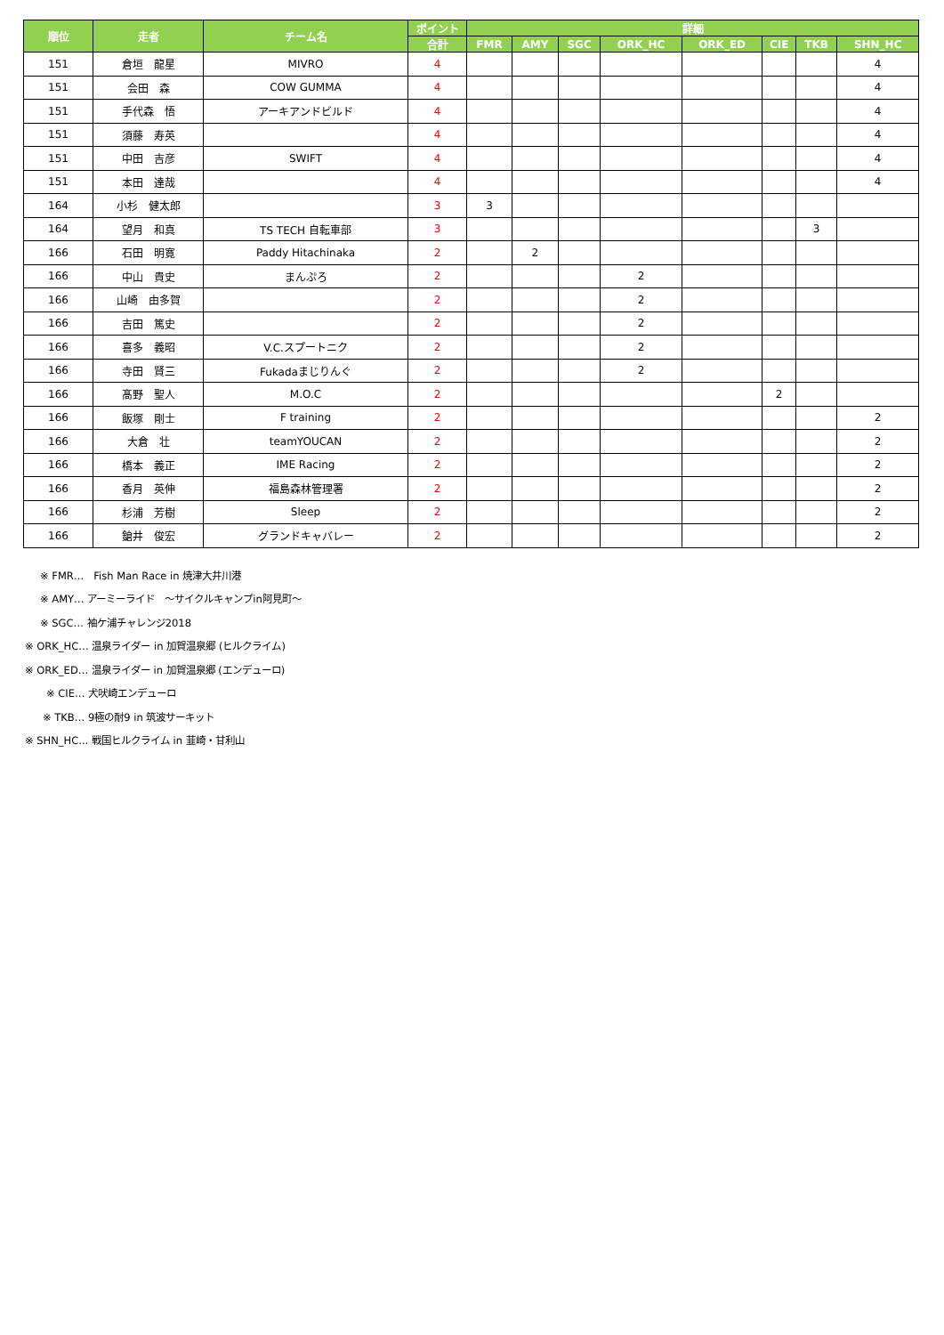| 順位 | 走者 | チーム名 | ポイント | 詳細 | | | | | | | |
| --- | --- | --- | --- | --- | --- | --- | --- | --- | --- | --- | --- |
| | | | 合計 | FMR | AMY | SGC | ORK_HC | ORK_ED | CIE | TKB | SHN_HC |
| 151 | 倉垣 龍星 | MIVRO | 4 | | | | | | | | 4 |
| 151 | 会田 森 | COW GUMMA | 4 | | | | | | | | 4 |
| 151 | 手代森 悟 | アーキアンドビルド | 4 | | | | | | | | 4 |
| 151 | 須藤 寿英 | | 4 | | | | | | | | 4 |
| 151 | 中田 吉彦 | SWIFT | 4 | | | | | | | | 4 |
| 151 | 本田 達哉 | | 4 | | | | | | | | 4 |
| 164 | 小杉 健太郎 | | 3 | 3 | | | | | | | |
| 164 | 望月 和真 | TS TECH 自転車部 | 3 | | | | | | | 3 | |
| 166 | 石田 明寛 | Paddy Hitachinaka | 2 | | 2 | | | | | | |
| 166 | 中山 貴史 | まんぷろ | 2 | | | | 2 | | | | |
| 166 | 山崎 由多賀 | | 2 | | | | 2 | | | | |
| 166 | 吉田 篤史 | | 2 | | | | 2 | | | | |
| 166 | 喜多 義昭 | V.C.スプートニク | 2 | | | | 2 | | | | |
| 166 | 寺田 賢三 | Fukadaまじりんぐ | 2 | | | | 2 | | | | |
| 166 | 髙野 聖人 | M.O.C | 2 | | | | | | 2 | | |
| 166 | 飯塚 剛士 | F training | 2 | | | | | | | | 2 |
| 166 | 大倉 壮 | teamYOUCAN | 2 | | | | | | | | 2 |
| 166 | 橋本 義正 | IME Racing | 2 | | | | | | | | 2 |
| 166 | 香月 英伸 | 福島森林管理署 | 2 | | | | | | | | 2 |
| 166 | 杉浦 芳樹 | Sleep | 2 | | | | | | | | 2 |
| 166 | 鎗井 俊宏 | グランドキャバレー | 2 | | | | | | | | 2 |
※ FMR…　Fish Man Race in 焼津大井川港
※ AMY… アーミーライド　～サイクルキャンプin阿見町～
※ SGC… 袖ケ浦チャレンジ2018
※ ORK_HC… 温泉ライダー in 加賀温泉郷 (ヒルクライム)
※ ORK_ED… 温泉ライダー in 加賀温泉郷 (エンデューロ)
※ CIE… 犬吠崎エンデューロ
※ TKB… 9極の耐9 in 筑波サーキット
※ SHN_HC... 戦国ヒルクライム in 韮崎・甘利山